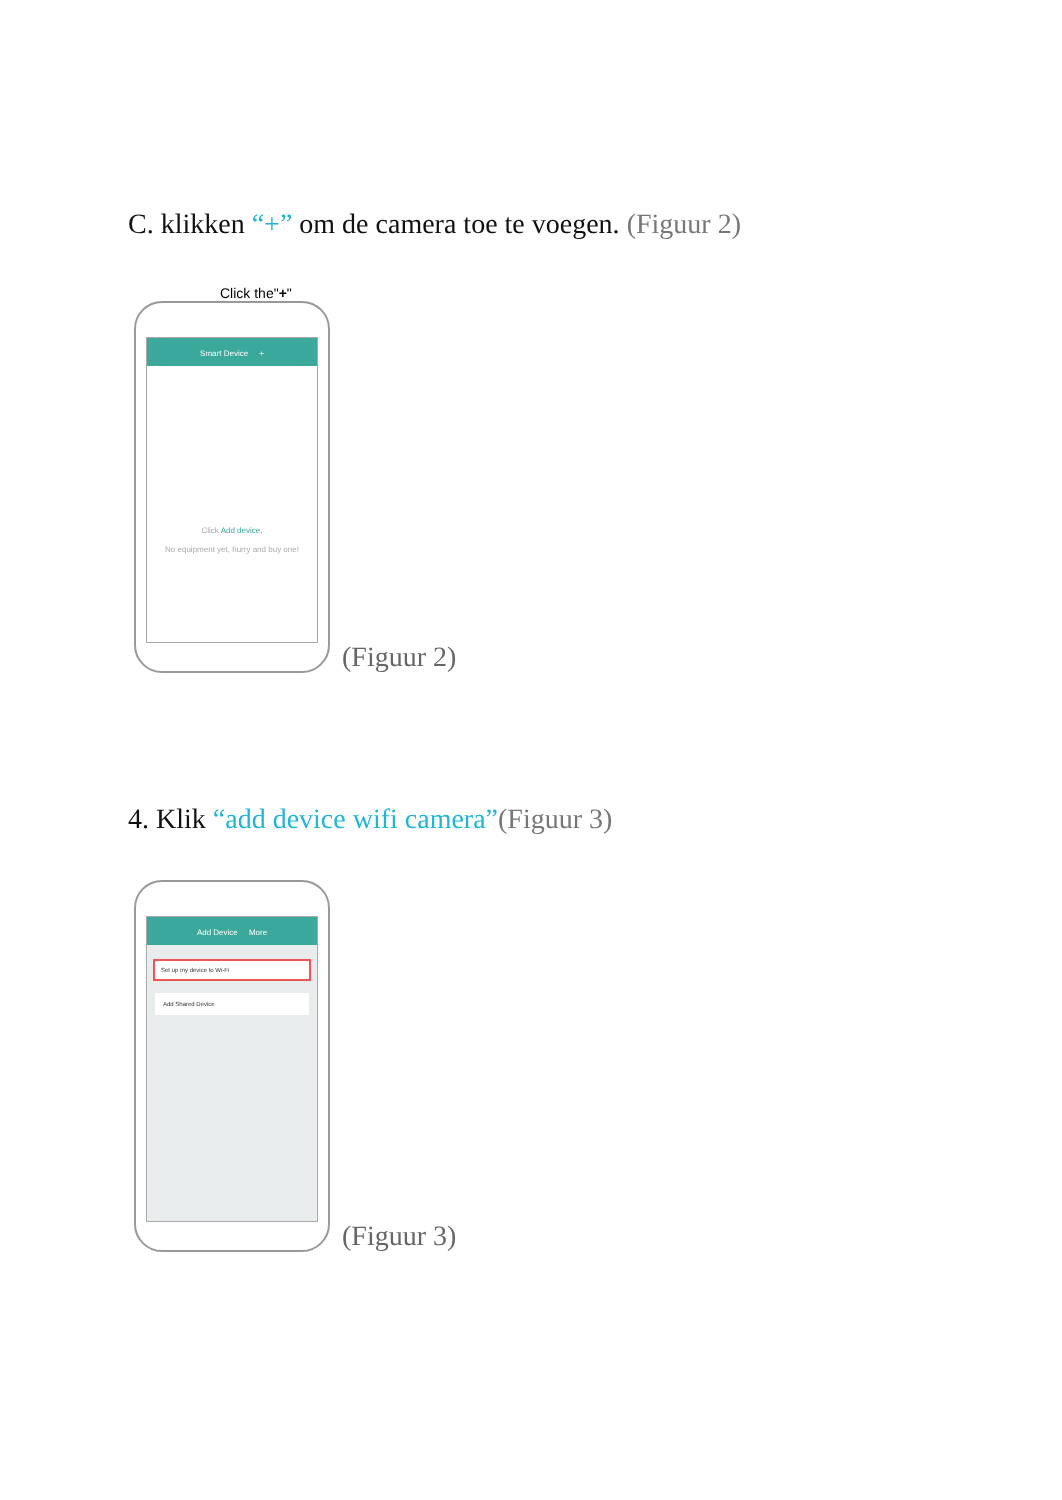C. klikken “+” om de camera toe te voegen. (Figuur 2)
Click the"+"
Smart Device +
Click Add device,
No equipment yet, hurry and buy one!
(Figuur 2)
4. Klik “add device wifi camera”(Figuur 3)
Add Device More
Set up my device to Wi-Fi
Add Shared Device
(Figuur 3)